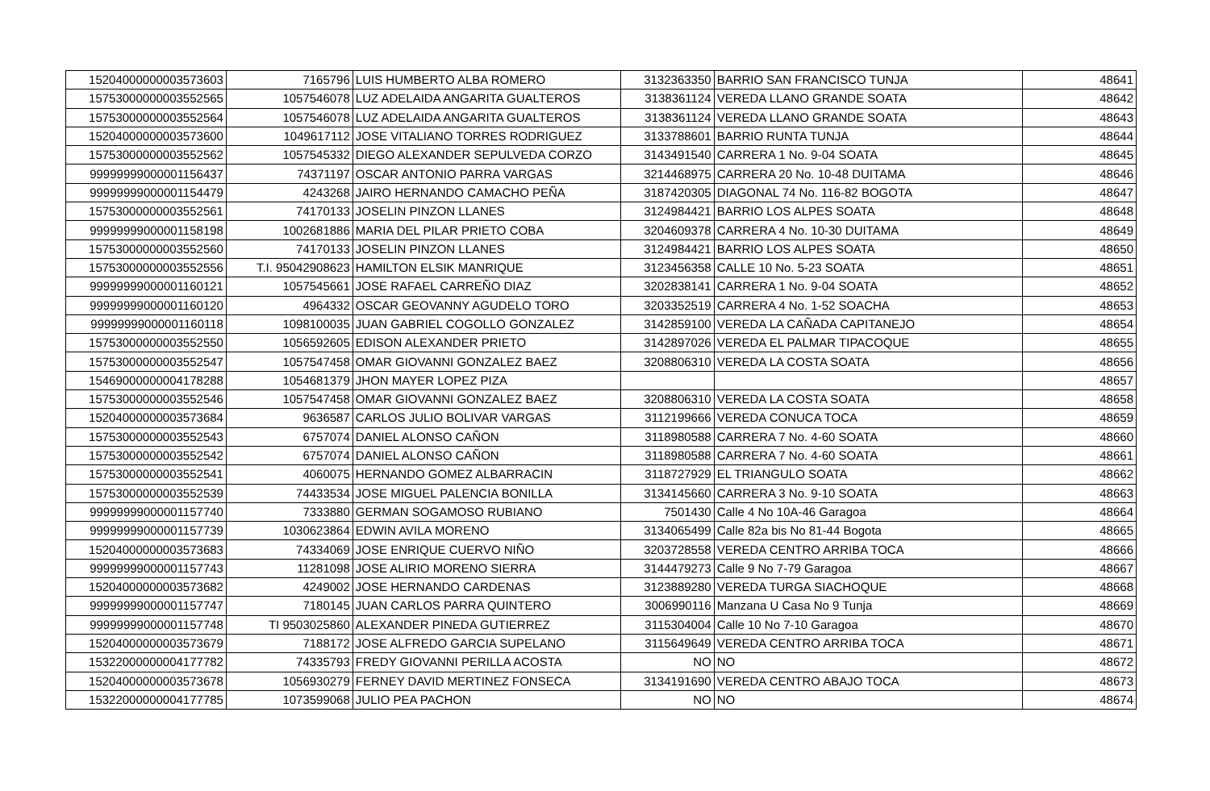| 15204000000003573603 | 7165796 | LUIS HUMBERTO ALBA ROMERO | 3132363350 | BARRIO SAN FRANCISCO TUNJA | 48641 |
| 15753000000003552565 | 1057546078 | LUZ ADELAIDA ANGARITA GUALTEROS | 3138361124 | VEREDA LLANO GRANDE SOATA | 48642 |
| 15753000000003552564 | 1057546078 | LUZ ADELAIDA ANGARITA GUALTEROS | 3138361124 | VEREDA LLANO GRANDE SOATA | 48643 |
| 15204000000003573600 | 1049617112 | JOSE VITALIANO TORRES RODRIGUEZ | 3133788601 | BARRIO RUNTA TUNJA | 48644 |
| 15753000000003552562 | 1057545332 | DIEGO ALEXANDER SEPULVEDA CORZO | 3143491540 | CARRERA 1 No. 9-04 SOATA | 48645 |
| 99999999000001156437 | 74371197 | OSCAR ANTONIO PARRA VARGAS | 3214468975 | CARRERA 20 No. 10-48 DUITAMA | 48646 |
| 99999999000001154479 | 4243268 | JAIRO HERNANDO CAMACHO PEÑA | 3187420305 | DIAGONAL 74 No. 116-82 BOGOTA | 48647 |
| 15753000000003552561 | 74170133 | JOSELIN PINZON LLANES | 3124984421 | BARRIO LOS ALPES SOATA | 48648 |
| 99999999000001158198 | 1002681886 | MARIA DEL PILAR PRIETO COBA | 3204609378 | CARRERA 4 No. 10-30 DUITAMA | 48649 |
| 15753000000003552560 | 74170133 | JOSELIN PINZON LLANES | 3124984421 | BARRIO LOS ALPES SOATA | 48650 |
| 15753000000003552556 | T.I. 95042908623 | HAMILTON ELSIK MANRIQUE | 3123456358 | CALLE 10 No. 5-23 SOATA | 48651 |
| 99999999000001160121 | 1057545661 | JOSE RAFAEL CARREÑO DIAZ | 3202838141 | CARRERA 1 No. 9-04 SOATA | 48652 |
| 99999999000001160120 | 4964332 | OSCAR GEOVANNY AGUDELO TORO | 3203352519 | CARRERA 4 No. 1-52 SOACHA | 48653 |
| 99999999000001160118 | 1098100035 | JUAN GABRIEL COGOLLO GONZALEZ | 3142859100 | VEREDA LA CAÑADA CAPITANEJO | 48654 |
| 15753000000003552550 | 1056592605 | EDISON ALEXANDER PRIETO | 3142897026 | VEREDA EL PALMAR TIPACOQUE | 48655 |
| 15753000000003552547 | 1057547458 | OMAR GIOVANNI GONZALEZ BAEZ | 3208806310 | VEREDA LA COSTA SOATA | 48656 |
| 15469000000004178288 | 1054681379 | JHON MAYER LOPEZ PIZA | | | 48657 |
| 15753000000003552546 | 1057547458 | OMAR GIOVANNI GONZALEZ BAEZ | 3208806310 | VEREDA LA COSTA SOATA | 48658 |
| 15204000000003573684 | 9636587 | CARLOS JULIO BOLIVAR VARGAS | 3112199666 | VEREDA CONUCA TOCA | 48659 |
| 15753000000003552543 | 6757074 | DANIEL ALONSO CAÑON | 3118980588 | CARRERA 7 No. 4-60 SOATA | 48660 |
| 15753000000003552542 | 6757074 | DANIEL ALONSO CAÑON | 3118980588 | CARRERA 7 No. 4-60 SOATA | 48661 |
| 15753000000003552541 | 4060075 | HERNANDO GOMEZ ALBARRACIN | 3118727929 | EL TRIANGULO SOATA | 48662 |
| 15753000000003552539 | 74433534 | JOSE MIGUEL PALENCIA BONILLA | 3134145660 | CARRERA 3 No. 9-10 SOATA | 48663 |
| 99999999000001157740 | 7333880 | GERMAN SOGAMOSO RUBIANO | 7501430 | Calle 4 No 10A-46 Garagoa | 48664 |
| 99999999000001157739 | 1030623864 | EDWIN AVILA MORENO | 3134065499 | Calle 82a bis No 81-44 Bogota | 48665 |
| 15204000000003573683 | 74334069 | JOSE ENRIQUE CUERVO NIÑO | 3203728558 | VEREDA CENTRO ARRIBA TOCA | 48666 |
| 99999999000001157743 | 11281098 | JOSE ALIRIO MORENO SIERRA | 3144479273 | Calle 9 No 7-79 Garagoa | 48667 |
| 15204000000003573682 | 4249002 | JOSE HERNANDO CARDENAS | 3123889280 | VEREDA TURGA SIACHOQUE | 48668 |
| 99999999000001157747 | 7180145 | JUAN CARLOS PARRA QUINTERO | 3006990116 | Manzana U Casa No 9 Tunja | 48669 |
| 99999999000001157748 | TI 9503025860 | ALEXANDER PINEDA GUTIERREZ | 3115304004 | Calle 10 No 7-10 Garagoa | 48670 |
| 15204000000003573679 | 7188172 | JOSE ALFREDO GARCIA SUPELANO | 3115649649 | VEREDA CENTRO ARRIBA TOCA | 48671 |
| 15322000000004177782 | 74335793 | FREDY GIOVANNI PERILLA ACOSTA | NO | NO | 48672 |
| 15204000000003573678 | 1056930279 | FERNEY DAVID MERTINEZ FONSECA | 3134191690 | VEREDA CENTRO ABAJO TOCA | 48673 |
| 15322000000004177785 | 1073599068 | JULIO PEA PACHON | NO | NO | 48674 |